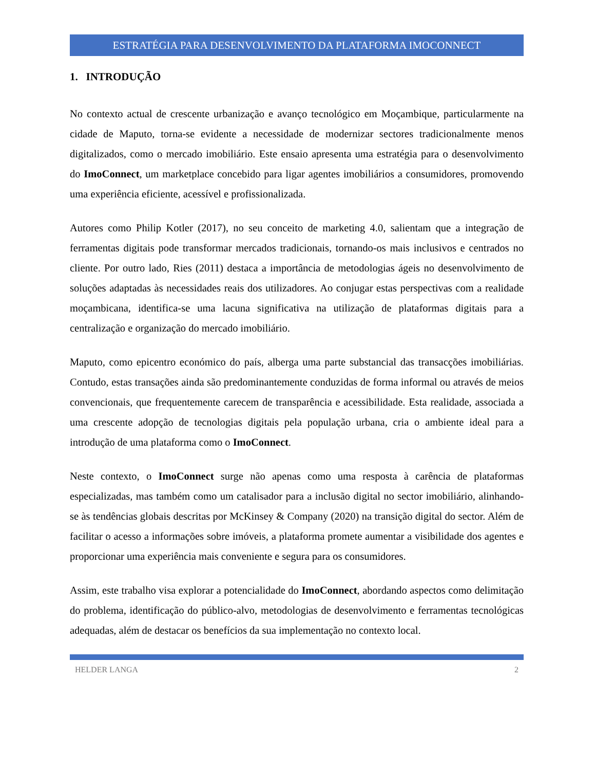ESTRATÉGIA PARA DESENVOLVIMENTO DA PLATAFORMA IMOCONNECT
1. INTRODUÇÃO
No contexto actual de crescente urbanização e avanço tecnológico em Moçambique, particularmente na cidade de Maputo, torna-se evidente a necessidade de modernizar sectores tradicionalmente menos digitalizados, como o mercado imobiliário. Este ensaio apresenta uma estratégia para o desenvolvimento do ImoConnect, um marketplace concebido para ligar agentes imobiliários a consumidores, promovendo uma experiência eficiente, acessível e profissionalizada.
Autores como Philip Kotler (2017), no seu conceito de marketing 4.0, salientam que a integração de ferramentas digitais pode transformar mercados tradicionais, tornando-os mais inclusivos e centrados no cliente. Por outro lado, Ries (2011) destaca a importância de metodologias ágeis no desenvolvimento de soluções adaptadas às necessidades reais dos utilizadores. Ao conjugar estas perspectivas com a realidade moçambicana, identifica-se uma lacuna significativa na utilização de plataformas digitais para a centralização e organização do mercado imobiliário.
Maputo, como epicentro económico do país, alberga uma parte substancial das transacções imobiliárias. Contudo, estas transações ainda são predominantemente conduzidas de forma informal ou através de meios convencionais, que frequentemente carecem de transparência e acessibilidade. Esta realidade, associada a uma crescente adopção de tecnologias digitais pela população urbana, cria o ambiente ideal para a introdução de uma plataforma como o ImoConnect.
Neste contexto, o ImoConnect surge não apenas como uma resposta à carência de plataformas especializadas, mas também como um catalisador para a inclusão digital no sector imobiliário, alinhando-se às tendências globais descritas por McKinsey & Company (2020) na transição digital do sector. Além de facilitar o acesso a informações sobre imóveis, a plataforma promete aumentar a visibilidade dos agentes e proporcionar uma experiência mais conveniente e segura para os consumidores.
Assim, este trabalho visa explorar a potencialidade do ImoConnect, abordando aspectos como delimitação do problema, identificação do público-alvo, metodologias de desenvolvimento e ferramentas tecnológicas adequadas, além de destacar os benefícios da sua implementação no contexto local.
HELDER LANGA 2